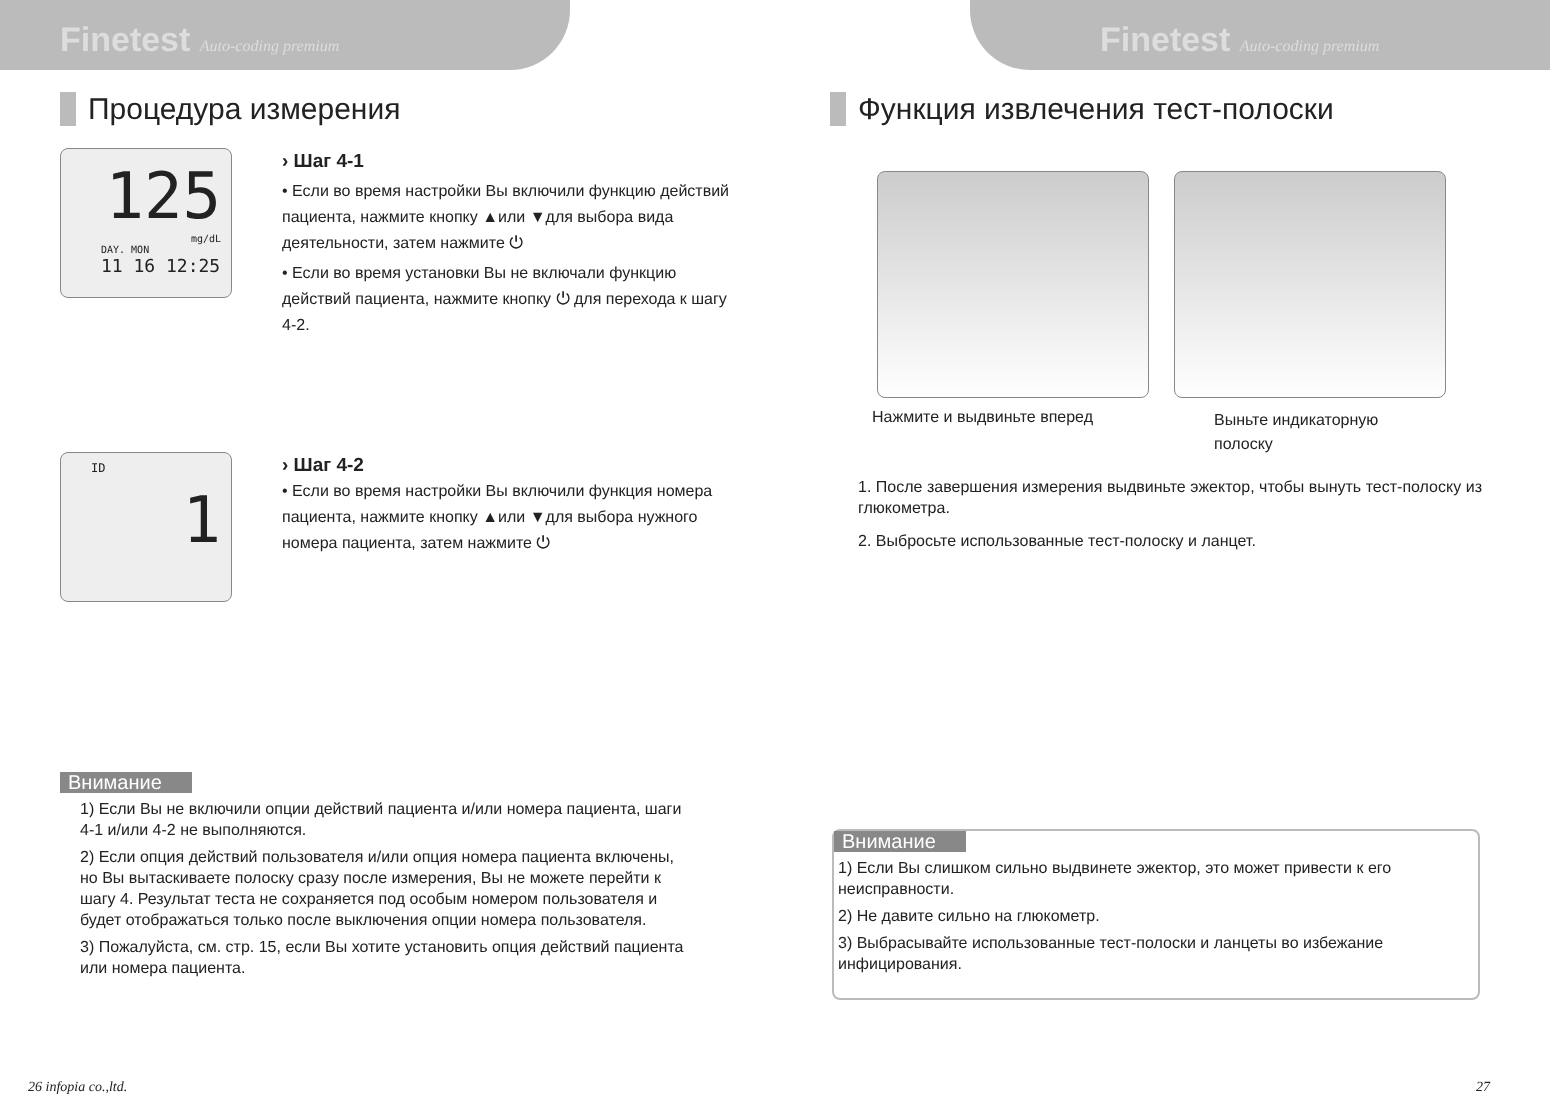Finetest Auto-coding premium
Процедура измерения
125
mg/dL
DAY. MON
11 16 12:25
› Шаг 4-1
• Если во время настройки Вы включили функцию действий пациента, нажмите кнопку ▲или ▼для выбора вида деятельности, затем нажмите ⏻
• Если во время установки Вы не включали функцию действий пациента, нажмите кнопку ⏻ для перехода к шагу 4-2.
ID
1
› Шаг 4-2
• Если во время настройки Вы включили функция номера пациента, нажмите кнопку ▲или ▼для выбора нужного номера пациента, затем нажмите ⏻
Внимание
1) Если Вы не включили опции действий пациента и/или номера пациента, шаги 4-1 и/или 4-2 не выполняются.
2) Если опция действий пользователя и/или опция номера пациента включены, но Вы вытаскиваете полоску сразу после измерения, Вы не можете перейти к шагу 4. Результат теста не сохраняется под особым номером пользователя и будет отображаться только после выключения опции номера пользователя.
3) Пожалуйста, см. стр. 15, если Вы хотите установить опция действий пациента или номера пациента.
26 infopia co.,ltd.
Finetest Auto-coding premium
Функция извлечения тест-полоски
Нажмите и выдвиньте вперед
Выньте индикаторную
полоску
1. После завершения измерения выдвиньте эжектор, чтобы вынуть тест-полоску из глюкометра.
2. Выбросьте использованные тест-полоску и ланцет.
Внимание
1) Если Вы слишком сильно выдвинете эжектор, это может привести к его неисправности.
2) Не давите сильно на глюкометр.
3) Выбрасывайте использованные тест-полоски и ланцеты во избежание инфицирования.
27